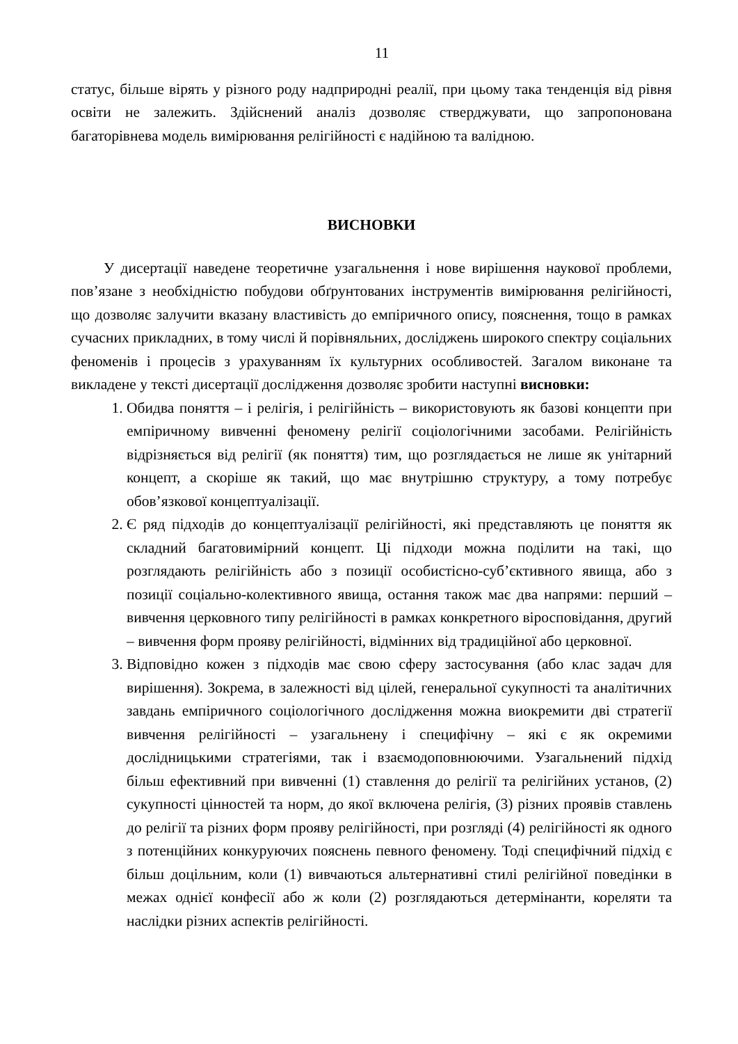11
статус, більше вірять у різного роду надприродні реалії, при цьому така тенденція від рівня освіти не залежить. Здійснений аналіз дозволяє стверджувати, що запропонована багаторівнева модель вимірювання релігійності є надійною та валідною.
ВИСНОВКИ
У дисертації наведене теоретичне узагальнення і нове вирішення наукової проблеми, пов’язане з необхідністю побудови обґрунтованих інструментів вимірювання релігійності, що дозволяє залучити вказану властивість до емпіричного опису, пояснення, тощо в рамках сучасних прикладних, в тому числі й порівняльних, досліджень широкого спектру соціальних феноменів і процесів з урахуванням їх культурних особливостей. Загалом виконане та викладене у тексті дисертації дослідження дозволяє зробити наступні висновки:
1. Обидва поняття – і релігія, і релігійність – використовують як базові концепти при емпіричному вивченні феномену релігії соціологічними засобами. Релігійність відрізняється від релігії (як поняття) тим, що розглядається не лише як унітарний концепт, а скоріше як такий, що має внутрішню структуру, а тому потребує обов’язкової концептуалізації.
2. Є ряд підходів до концептуалізації релігійності, які представляють це поняття як складний багатовимірний концепт. Ці підходи можна поділити на такі, що розглядають релігійність або з позиції особистісно-суб’єктивного явища, або з позиції соціально-колективного явища, остання також має два напрями: перший – вивчення церковного типу релігійності в рамках конкретного віросповідання, другий – вивчення форм прояву релігійності, відмінних від традиційної або церковної.
3. Відповідно кожен з підходів має свою сферу застосування (або клас задач для вирішення). Зокрема, в залежності від цілей, генеральної сукупності та аналітичних завдань емпіричного соціологічного дослідження можна виокремити дві стратегії вивчення релігійності – узагальнену і специфічну – які є як окремими дослідницькими стратегіями, так і взаємодоповнюючими. Узагальнений підхід більш ефективний при вивченні (1) ставлення до релігії та релігійних установ, (2) сукупності цінностей та норм, до якої включена релігія, (3) різних проявів ставлень до релігії та різних форм прояву релігійності, при розгляді (4) релігійності як одного з потенційних конкуруючих пояснень певного феномену. Тоді специфічний підхід є більш доцільним, коли (1) вивчаються альтернативні стилі релігійної поведінки в межах однієї конфесії або ж коли (2) розглядаються детермінанти, кореляти та наслідки різних аспектів релігійності.